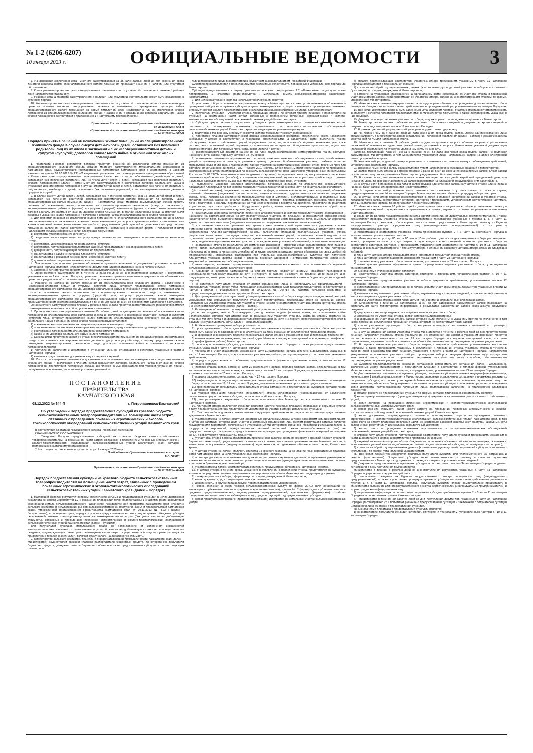№ 1-2 (6206-6207)
10 января 2023 г.
ОФИЦИАЛЬНЫЕ ВЕДОМОСТИ
3
7. На основании заключения орган местного самоуправления за 45 календарных дней до дня окончания срока действия договора найма специализированного жилого помещения принимает решение о наличии или отсутствии обстоятельств.
8. Копия решения органа местного самоуправления о наличии или отсутствии обстоятельств в течение 5 рабочих дней направляется гражданину.
9. Решение органа местного самоуправления о наличии или отсутствии обстоятельств может быть обжаловано в судебном порядке.
10. Решение органа местного самоуправления о наличии или отсутствии обстоятельств является основанием для принятия органом местного самоуправления решения о заключении с гражданином договора найма специализированного жилого помещения на новый пятилетний срок неоднократно или об исключении жилого помещения из специализированного жилищного фонда и заключении с гражданином договора социального найма жилого помещения в соответствии с приложением 1 к настоящему постановлению.».
Приложение 2 к постановлению Правительства Камчатского края
от 08.12.2022 № 643-П
«Приложение 4 к постановлению Правительства Камчатского края
от 24.12.2012 № 587-П
Порядок принятия решений об исключении жилых помещений из специализированного жилищного фонда в случае смерти детей-сирот и детей, оставшихся без попечения родителей, лиц из их числа и заключении с их несовершеннолетними детьми и супругом (супругой) договоров социального найма в отношении этих жилых помещений
1. Настоящий Порядок регулирует вопросы принятия решений об исключении жилого помещения из специализированного жилищного фонда органов местного самоуправления муниципального образования в Камчатском крае, осуществляющих государственные полномочия Камчатского края в соответствии с Законом Камчатского края от 09.10.2012 № 135 «О наделении органов местного самоуправления муниципальных образований в Камчатском крае государственными полномочиями Камчатского края по обеспечению детей-сирот и детей, оставшихся без попечения родителей, лиц из числа детей-сирот и детей, оставшихся без попечения родителей, жилыми помещениями» (далее – орган местного самоуправления) и заключения договора социального найма в отношении данного жилого помещения в случае смерти детей-сирот и детей, оставшихся без попечения родителей, лиц из числа детей-сирот и детей, оставшихся без попечения родителей, с их несовершеннолетними детьми и супругом (супругой).
2. В случае смерти детей-сирот и детей, оставшихся без попечения родителей, лиц из числа детей-сирот и детей, оставшихся без попечения родителей, являвшихся нанимателями жилого помещения по договору найма специализированных жилых помещений (далее – наниматель), орган местного самоуправления обязан принять решение об исключении жилого помещения из специализированного жилищного фонда и заключить с несовершеннолетним ребенком (детьми) и супругом (супругой) нанимателя (далее – члены семьи нанимателя) договор социального найма в отношении данного жилого помещения, в случае, если члены семьи нанимателя были вселены в указанное жилое помещение и включены в договор найма специализированного жилого помещения.
3. Для принятия решения об исключении жилого помещения из специализированного жилищного фонда в случае смерти нанимателя и заключения с членами семьи нанимателя договоров социального найма в отношении этих жилых помещений члены семьи нанимателя (либо их представитель, действующий по доверенности) представляют письменное заявление (далее соответственно – заявители, заявление) в свободной форме и подлинники и (или) надлежащим образом заверенные копии следующих документов:
1) документа, удостоверяющего личность;
2) свидетельства о смерти лица, которому предоставлено жилое помещение специализированного жилищного фонда;
3) документов, удостоверяющих личность супруга (супруги);
4) документов, подтверждающих полномочия законных представителей несовершеннолетних детей;
5) доверенности, подтверждающей полномочия представителя;
6) свидетельства о заключении брака для супруга (супруги);
7) свидетельства о рождении ребенка (для несовершеннолетних детей);
8) договора найма специализированного жилого помещения.
4. Основанием для принятия решения об отказе в принятии заявления и документов, указанных в части 3 настоящего Порядка, является непредставление документов или представление их не в полном объеме.
5. Заявление регистрируется органом местного самоуправления в день его подачи.
6. Орган местного самоуправления в течение 3 рабочих дней со дня поступления заявления и документов, указанных в части 3 настоящего Порядка, принимает решение о принятии заявления и документов или об отказе в их принятии и уведомляет об этом заявителя способом, указанным в заявлении.
7. Решение об исключении жилого помещения из специализированного жилищного фонда и заключении с несовершеннолетними детьми и супругом (супругой) лица, которому предоставлено жилое помещение специализированного жилищного фонда, договора социального найма в отношении этого жилого помещения или об отказе в исключении жилого помещения из специализированного жилищного фонда и заключении с несовершеннолетними детьми и супругом (супругой) лица, которому предоставлено жилое помещение специализированного жилищного фонда, договора социального найма в отношении этого жилого помещения принимается органом местного самоуправления в течение 30 рабочих дней со дня принятия заявления и документов.
Орган местного самоуправления в течение 2 рабочих дней с даты принятия соответствующего решения уведомляет о таком решении заявителя способом, указанным в заявлении.
8. Органом местного самоуправления в течение 10 рабочих дней со дня принятия решения об исключении жилого помещения из специализированного жилищного фонда и заключении с несовершеннолетними детьми и супругом (супругой) лица, которому предоставлено жилое помещение специализированного жилищного фонда, договора социального найма в отношении этого жилого помещения осуществляется:
1) исключение жилого помещения из специализированного жилищного фонда;
2) отнесение жилого помещения к категории жилого помещения, предоставляемого по договору социального найма;
3) расторжение договора найма специализированного жилого помещения;
4) заключение договора социального найма жилого помещения.
9. Основаниями принятия решения об отказе в исключении жилого помещения из специализированного жилищного фонда и заключении с несовершеннолетними детьми и супругом (супругой) лица, которому предоставлено жилое помещение специализированного жилищного фонда, договора социального найма в отношении этого жилого помещения являются:
1) поступление заявления и документов в отношении лиц, не относящихся к категории, указанных в части 2 настоящего Порядка;
2) наличие в представленных документах недостоверных сведений.
10. Отказ в рассмотрении заявления и документов и в исключении жилого помещения из специализированного жилищного фонда и заключении с членами семьи нанимателя договора социального найма в отношении жилого помещения не препятствует повторному обращению членов семьи нанимателя при условии устранения причин, послуживших основанием для принятия указанных решений.».
ПОСТАНОВЛЕНИЕ
ПРАВИТЕЛЬСТВА
КАМЧАТСКОГО КРАЯ
08.12.2022 № 644-П г. Петропавловск-Камчатский
Об утверждении Порядка предоставления субсидий из краевого бюджета сельскохозяйственным товаропроизводителям на возмещение части затрат, связанных с проведением почвенных агрохимических и эколого-токсикологических обследований сельскохозяйственных угодий Камчатского края
В соответствии со статьей 78 Бюджетного кодекса Российской Федерации
ПРАВИТЕЛЬСТВО ПОСТАНОВЛЯЕТ:
1. Утвердить Порядок предоставления субсидий из краевого бюджета сельскохозяйственным товаропроизводителям на возмещение части затрат, связанных с проведением почвенных агрохимических и эколого-токсикологических обследований сельскохозяйственных угодий Камчатского края, согласно приложению к настоящему постановлению.
2. Настоящее постановление вступает в силу с 1 января 2023 года.
Председатель Правительства Камчатского края
Е.А. Чекин
Приложение к постановлению Правительства Камчатского края
от 08.12.2022 № 644-П
Порядок предоставления субсидий из краевого бюджета сельскохозяйственным товаропроизводителям на возмещение части затрат, связанных с проведением почвенных агрохимических и эколого-токсикологических обследований сельскохозяйственных угодий Камчатского края (далее – Порядок)
1. Настоящий Порядок регулирует вопросы определения объема и предоставления субсидий в целях достижения результата основного мероприятия 1.2 «Повышение плодородия почв» подпрограммы 1 «Развитие растениеводства и мелиорации земель сельскохозяйственного назначения» государственной программы Камчатского края «Развитие сельского хозяйства и регулирование рынков сельскохозяйственной продукции, сырья и продовольствия Камчатского края», утвержденной постановлением Правительства Камчатского края от 29.11.2013 № 523-П (далее – Госпрограмма), и определяет цели, порядок и условия предоставления за счет средств краевого бюджета субсидии сельскохозяйственным товаропроизводителям на возмещение части затрат (без учета налога на добавленную стоимость), связанных с проведением почвенных агрохимических и эколого-токсикологических обследований сельскохозяйственных угодий Камчатского края (далее – субсидия).
Для получателей субсидии, использующих право на освобождение от исполнения обязанностей налогоплательщика, связанных с исчислением и уплатой налога на добавленную стоимость, и предоставивших сведения, подтверждающие такое право, возмещение части затрат осуществляется исходя из суммы расходов на приобретение товаров (работ, услуг), включая сумму налога на добавленную стоимость.
2. Министерство сельского хозяйства, пищевой и перерабатывающей промышленности Камчатского края (далее – Министерство) осуществляет функции главного распорядителя бюджетных средств, до которого как получателя бюджетных средств, доведены лимиты бюджетных обязательств на предоставление субсидии в соответствующем финансовом
году и плановом периоде в соответствии с бюджетным законодательством Российской Федерации.
Субсидия предоставляется в пределах лимитов бюджетных обязательств, доведенных в установленном порядке до Министерства.
Субсидия предоставляется в период реализации основного мероприятия 1.2 «Повышение плодородия почв» подпрограммы 1 «Развитие растениеводства и мелиорации земель сельскохозяйственного назначения» Госпрограммы.
3. Для целей настоящего Порядка используются следующие понятия:
1) участники отбора – заявители, направившие заявку в Министерство, в сроки, установленные в объявлении о проведении отбора на получение субсидии в целях возмещения части затрат, связанных с проведением почвенных агрохимических и эколого-токсикологических обследований сельскохозяйственных угодий Камчатского края;
2) получатели субсидии – участники отбора, прошедшие отбор и по которым принято решение о предоставлении субсидии на возмещение части затрат, связанных с проведением почвенных агрохимических и эколого-токсикологических обследований сельскохозяйственных угодий Камчатского края.
4. Субсидия предоставляется получателям субсидии в целях возмещения части фактически понесенных затрат, связанных с проведением почвенных агрохимических и эколого-токсикологических обследований сельскохозяйственных угодий Камчатского края по следующим направлениям расходов:
1) подготовка к почвенному агрохимическому и эколого-токсикологическому обследованию:
а) подготовка планово-картографической основы землепользования хозяйства; определение места нахождения земельных участков в соответствии с границами, определенными на кадастровой карте; выделение границ обследуемых сельскохозяйственных угодий; определение типов, подтипов почв обследуемых земельных участков в соответствии с почвенной картой; изучение и систематизация материалов обследования прошлых лет, подготовка снаряжения (тара для почвенных проб, буры, совки, лопаты и другое);
б) рекогносцировочный осмотр и нанесение на план внутрихозяйственного землеустройства границ контуров, нанесение сетки элементарных участков и их нумерация;
2) проведение почвенного агрохимического и эколого-токсикологического обследования сельскохозяйственных угодий – ориентировка в поле для уточнения границ отдельно обрабатываемых участков; разбивка поля на маршрутные ходы и уточнение границ элементарных участков на картографической основе; отбор точечных проб для составления объединенной пробы (ГОСТ Р 58595-2019 «Почвы. Отбор проб», методические указания по проведению комплексного мониторинга плодородия почв земель сельскохозяйственного назначения, утвержденные Минсельхозом России от 24.09.2003); заполнение полевого дневника (журнала), оформление этикеток; высушивание и пересылка почвенных проб в пакеты (коробки); составление сопроводительной ведомости и упаковка проб в тару, с учетом накладных расходов (горюче-смазочные материалы, тара для почвенных проб, этикетки);
3) выполнение массовых анализов (исследований) почвенных образцов по определению агрохимических показателей плодородия почв и эколого-токсикологических показателей безопасности почв: актуальная кислотность
(pH солевой вытяжки), подвижные формы калия и фосфора, органическое вещество, азот нитратный, обменный аммоний, обменные (подвижные) формы кальция, магния и алюминия, гидролитическая кислотность, подвижные формы серы, подвижных соединений микроэлементов: бор и молибден, кислоторастворимые и подвижные соли металлов: железо, марганец, кобальт, кадмий, цинк, медь, свинец – приемка, регистрация, разборка проб; размол почв и подготовка к анализу; перемещение контейнеров с пробами в весовую лабораторию, приготовление реактивов и растворов, подготовка приборов и оборудования к работе, взятие навесок, проведение анализов, обработка и занесение результатов анализов в журнал (ведомость);
4) камеральная обработка материалов почвенного агрохимического и эколого-токсикологического обследования – нанесение на картографическую основу паспортизуемых участков, их площадей и показателей агрохимической характеристики почв, вычисление площадей по элементам агрохимических показателей почв, камеральная обработка данных по тяжелым металлам (подготовка заключения по содержанию тяжелых металлов в почвах);
5) составление авторского оригинала картограмм и изготовление копий картограмм по содержанию в почве обменного калия; подвижного фосфора, подвижного железа и микроэлементов, картограмма кислотности почв – корректировка планово-картографической основы, вычисление площадей паспортизуемых участков, увязка результатов вычисления с площадью контуров сельскохозяйственных угодий; составление сводной ведомости по отдельным полям, участкам, систематизация данных агрохимических анализов почв; нанесение показателей на оттиск, выделение агрохимических контуров, их окраска, нанесение условных обозначений; составление экспликации;
6) составление отчета по результатам агрохимических изысканий – агрохимическая характеристика почв пашни и других видов сельскохозяйственных угодий; анализ изменений агрохимических свойств почв при повторном обследовании в связи с применением удобрений и других средств химизации; научно обоснованные дозы удобрений (микроудобрений), известковых материалов под отдельные сельскохозяйственные культуры для получения планируемых урожаев; формы, сроки и способы внесения удобрений и химических мелиорантов; заполнение ведомостей агрохимического обследования почв;
7) иные затраты, связанные с проведением почвенных агрохимических и эколого-токсикологических обследований сельскохозяйственных угодий Камчатского края.
5. Сведения о субсидии размещаются на едином портале бюджетной системы Российской Федерации в информационно-телекоммуникационной сети «Интернет» в разделе «Бюджет» не позднее 15-го рабочего дня, следующего за днем принятия закона о бюджете (закона о внесении изменений в закон о бюджете) (далее – единый портал).
6. К категории получателя субсидии относятся юридические лица и индивидуальные предприниматели – производители товаров, работ, услуг, являющиеся сельскохозяйственными товаропроизводителями в соответствии с частью 1 статьи 3 Федерального закона от 29.12.2006 № 264-ФЗ «О развитии сельского хозяйства» и осуществляющие деятельность на территории Камчатского края.
7. Для проведения отбора получателей субсидии применяется способ отбора в виде запроса предложений, который указывается при определении получателя субсидии Министерством, проводящим отбор на основании заявок, направленных участниками отбора для участия в отборе исходя из соответствия участника отбора критериям отбора и очередности поступления заявок (далее – заявки).
8. Размещение объявления о проведении отбора осуществляется Министерством в течение текущего финансового года, но не позднее, чем за 3 календарных дня до начала подачи (приема) заявок, на официальном сайте исполнительных органов Камчатского края (с размещением указателя страницы сайта на едином портале) на странице Министерства в информационно-телекоммуникационной сети «Интернет» https://www.kamgov.ru/minselhoz в разделе «Текущая деятельность» (далее – официальный сайт).
9. В объявлении о проведении отбора указываются:
1) сроки проведения отбора, дата начала подачи или окончания приема заявок участников отбора, которая не может быть ранее 10-го календарного дня, следующего за днем размещения объявления о проведении отбора;
2) информация о возможности проведения нескольких этапов отбора с указанием сроков и порядка их проведения;
3) наименование, место нахождения, почтовый адрес Министерства, адрес электронной почты, номера телефонов;
4) график (режим работы) Министерства;
5) цели предоставления субсидии, указанные в части 4 настоящего Порядка, а также результат предоставления субсидии, указанный в части 47 настоящего Порядка;
6) требования к участникам отбора, указанные в части 11 настоящего Порядка, и перечень документов, указанный в части 12 настоящего Порядка, представляемых участниками отбора для подтверждения их соответствия указанным требованиям;
7) порядок подачи заявок и требования, предъявляемые к форме и содержанию заявок, согласно части 12 настоящего Порядка;
8) порядок отзыва заявок, согласно части 22 настоящего Порядка, порядок возврата заявок, определяющий в том числе основания для возврата заявок, в соответствии с частью 31 настоящего Порядка, порядок внесения изменений в заявки, согласно части 20 настоящего Порядка;
9) правила рассмотрения заявок, согласно части 28 настоящего Порядка;
10) информация о порядке предоставления участникам отбора разъяснений положений объявления о проведении отбора, согласно частям 18, 19 настоящего Порядка, дате начала и окончания срока такого предоставления;
11) срок подписания победителем (победителями) отбора соглашения о предоставлении субсидии, согласно части 43 настоящего Порядка;
12) условия признания победителя (победителей) отбора уклонившимся (уклонившимися) от заключения соглашения о предоставлении субсидии, согласно части 44 настоящего Порядка;
13) дата размещения результатов отбора на официальном сайте Министерства, в соответствии с частью 30 настоящего Порядка.
10. Критерием отбора получателя субсидии является наличие посевных площадей пропашных и кормовых культур в году, предшествующем году представления документов на участие в отборе и получение субсидии.
11. Участник отбора должен соответствовать следующим требованиям на первое число месяца представления документов в Министерство:
1) участник отбора не должен являться иностранным юридическим лицом, а также российским юридическим лицом, в уставном капитале которого доля участия иностранных юридических лиц, местом регистрации которых является государство или территория, включенные в утвержденный Министерством финансов Российской Федерации перечень государств и территорий, предоставляющих льготный налоговый режим налогообложения и (или) не предусматривающих раскрытия и предоставления информации при проведении финансовых операций (офшорные зоны), в совокупности превышает 50 процентов;
2) у участника отбора должна отсутствовать просроченная задолженность по возврату в краевой бюджет субсидий, бюджетных инвестиций, предоставленных в том числе в соответствии с иными правовыми актами Камчатского края, а также иная просроченная (неурегулированная) задолженность по денежным обязательствам перед Камчатским краем;
3) участник отбора не должен получать средства из краевого бюджета на основании иных нормативных правовых актов Камчатского края на цели, установленные настоящим Порядком;
4) в реестре дисквалифицированных лиц должны отсутствовать сведения о дисквалифицированных руководителе, членах коллегиального исполнительного органа, лице, исполняющем функции единоличного исполнительного органа, или главном бухгалтере участника отбора;
5) участник отбора должен соответствовать категории, предусмотренной частью 6 настоящего Порядка.
12. Участник отбора в течение срока, указанного в объявлении о проведении отбора, представляет на бумажном носителе посредством почтового отправления или нарочным способом в Министерство следующие документы:
1) заявку на участие в отборе, оформленную по форме, утвержденной Министерством;
2) копию документа, удостоверяющего личность заявителя;
3) доверенность (в случае подачи документов представителем по доверенности);
4) копию сведений о сборе урожая сельскохозяйственных культур по форме 29-СХ (для организаций, не являющихся субъектами малого и среднего предпринимательства), форме № 2-фермер (для субъектов малого и среднего предпринимательства, индивидуальных предпринимателей, крестьянских (фермерских) хозяйств) федерального статистического наблюдения за год, предшествующий году предоставления субсидии;
5) копии правоустанавливающих (правоудостоверяющих) документов на земельные участки сельскохозяйственных угодий;
6) справку, подтверждающую соответствие участника отбора требованиям, указанным в части 11 настоящего Порядка (оформляется в произвольной форме);
7) согласие на обработку персональных данных (в отношении руководителей участников отборов и их главных бухгалтеров) по форме, утвержденной Министерством;
8) согласие на публикацию (размещение) на официальном сайте информации об участнике отбора, о подаваемой участником отбора заявке, иной информации об участнике отбора, связанной с соответствующим отбором, по форме, утвержденной Министерством.
13. Министерство в течение текущего финансового года вправе объявлять о проведении дополнительного отбора по мере необходимости, в соответствии с требованиями к проведению отбора, установленными настоящим Порядком.
14. Все копии документов должны быть заверены в установленном порядке. Участник отбора несет ответственность за полноту и качество подготовки предоставляемых в Министерство документов, а также достоверность указанных в них сведений.
15. Документы, предоставленные участником отбора, подлежат регистрации в день поступления в Министерство.
16. Министерство не вправе требовать от участника отбора иных сведений и документов, кроме сведений и документов, предусмотренных частью 12 настоящего Порядка.
17. В рамках одного отбора участник отбора вправе подать только одну заявку.
18. Не позднее чем за 5 рабочих дней до даты окончания срока подачи заявок, любое заинтересованное лицо вправе направить в Министерство запрос о разъяснении положений объявления (далее – запрос) с указанием адреса электронной почты для направления ответа.
19. Министерство в течение 3 рабочих дней со дня поступления запроса обязано направить разъяснения положений объявления на адрес электронной почты, указанный в запросе. Разъяснение указанной документации (положений объявления) по отбору не должно изменять ее (их) суть.
Запросы, поступившие позднее чем за 5 рабочих дней до даты окончания срока подачи заявок, не подлежат рассмотрению Министерством, о чем Министерство уведомляет лицо, направившее запрос на адрес электронной почты, указанный в запросе.
20. Участник отбора, подавший заявку, вправе внести изменения или отозвать заявку с соблюдением требований, установленных настоящим Порядком.
21. Внесение изменений в заявку осуществляется путем направления необходимых сведений в Министерство.
22. Заявка может быть отозвана в срок не позднее 2 рабочих дней до окончания срока приема заявок. Отзыв заявки осуществляется путем направления в Министерство уведомления об отзыве заявки.
23. В случае, если дата окончания приема заявок выпадает на выходной, нерабочий праздничный день или нерабочий день, то срок окончания приема заявок переносится на ближайший следующий за ним рабочий день.
24. В случае если в пределах срока подачи заявок подана единственная заявка на участие в отборе или не подано ни одной такой заявки, отбор признается несостоявшимся.
25. В случае если отбор признан несостоявшимся на основании отсутствия заявок, а также в случае, предусмотренном частью 44 настоящего Порядка, Министерство вправе объявить процедуру отбора повторно.
26. В случае если отбор признан несостоявшимся в связи с подачей единственной заявки и участник отбора, подавший такую заявку, соответствует категории, критерию и требованиям, установленным соответственно частями 6, 10 и 11 настоящего Порядка, то он признается победителем отбора.
27. Министерство в течение 10 рабочих дней с даты приема заявок на участие в отборе устанавливает полноту и достоверность сведений, содержащихся в прилагаемых к заявке документах, а также запрашивает в отношении участника отбора:
1) сведения из Единого государственного реестра юридических лиц (индивидуальных предпринимателей), и также осуществляет проверку участника отбора на соответствие требованиям, указанным в пунктах 1, 4, 5 части 11 настоящего Порядка. Участник отбора вправе самостоятельно предоставить в Министерство выписку из Единого государственного реестра юридических лиц (индивидуальных предпринимателей) и из реестра дисквалифицированных лиц;
2) информацию о соответствии участника отбора требованиям пунктов 2 и 3 части 11 настоящего Порядка в исполнительных органах Камчатского края.
28. Министерство в срок до 00 часов 00 минут 10-го рабочего дня после дня завершения отбора рассматривает заявки, проверяет на полноту и достоверность содержащихся в них сведений, проверяет участника отбора на соответствие категории, критерию и требованиям, установленным соответственно частями 6, 10 и 11 настоящего Порядка, и завершает рассмотрение и процедуру отбора в отношении каждого участника отбора одним из следующих действий:
1) признает участника отбора прошедшим отбор (определяет победителя (победителей) отбора);
2) признает отбор несостоявшимся по основаниям, указанным в части 24 настоящего Порядка;
3) отклоняет заявку участника отбора по основаниям, указанным в части 29 настоящего Порядка.
Соответствующее решение оформляется путем формирования перечня участников отбора, утверждаемого Министерством.
29. Основаниями отклонения заявки являются:
1) несоответствие участника отбора категории, критерию и требованиям, установленным частями 6, 10 и 11 настоящего Порядка;
2) несоответствие представленных участником отбора документов требованиям, установленным частью 12 настоящего Порядка;
3) непредставление или представление не в полном объеме участником отбора документов, указанных в части 12 настоящего Порядка;
4) наличие в представленных участником отбора документах недостоверных сведений, в том числе информации о месте нахождения и адресе участника отбора;
5) подача участником отбора заявки после даты и (или) времени, определенных для подачи заявок.
30. Министерство в течение 14 календарных дней со дня завершения рассмотрения заявок размещает на официальном сайте Министерства информацию о результатах рассмотрения заявок, включающую следующие сведения:
1) дату, время и место проведения рассмотрения заявок на участие в отборе;
2) информацию об участниках отбора, заявки которых были рассмотрены;
3) информацию об участниках отбора, заявки которых были отклонены, с указанием причин их отклонения, в том числе положений объявления о проведении отбора, которым не соответствуют такие заявки;
4) список участников, прошедших отбор, с которыми планируется заключение соглашений и о размерах предоставляемой субсидии.
31. В случае отклонения заявки участника отбора Министерство в течение 5 рабочих дней со дня принятия такого решения направляет участнику отбора уведомление об отклонении его заявки с указанием оснований принятия такого решения в соответствии с частью 29 настоящего Порядка, посредством электронной связи, почтовым отправлением, нарочным способом или иным способом, обеспечивающим подтверждение получения уведомления.
32. В случае соответствия участника отбора категории, критерию и требованиям, установленным настоящим Порядком, а также требованиям, указанным в объявлении о проведении отбора, участнику отбора в течение 5 рабочих дней с момента принятия решения, указанного в пункте 1 части 28 настоящего Порядка, направляется уведомление о признании участника отбора, прошедшим отбор в текущем финансовом году посредством электронной связи, почтового отправления, нарочным способом или иным способом, обеспечивающим подтверждение получения уведомления.
33. Субсидии предоставляются на основании соглашения, дополнительного соглашения (далее – Соглашение), заключенных между Министерством и получателем субсидии в соответствии с типовой формой, утвержденной Министерством финансов Камчатского края, в порядке и сроки, установленные частью 43 настоящего Порядка.
34. Для заключения соглашения и получения субсидии, получатель субсидии в течение текущего финансового года, но не позднее 1 декабря предоставляет в Министерство заявление о заключении соглашения и платежных реквизитах получателя субсидии, по форме, утвержденной Министерством (в случае если заявление подписывает лицо, не имеющее право действовать без доверенности от имени получателя субсидии, к заявлению прилагается заверенная копия документа, подтверждающего полномочия лица, подписавшего заявление), с приложением следующих документов:
1) справки-расчета на предоставление субсидии по форме, согласно приложению к настоящему Порядку;
2) копии правоустанавливающих (правоудостоверяющих) документов на земельные участки сельскохозяйственных угодий;
3) копии договора на проведение почвенных агрохимических и эколого-токсикологических обследований сельскохозяйственных угодий Камчатского края;
4) копии расчета стоимости работ (смету затрат) на проведение почвенных агрохимических и эколого-токсикологических обследований сельскохозяйственных угодий Камчатского края;
5) копии документов, подтверждающих фактически произведенные затраты на проведение почвенных агрохимических и эколого-токсикологических обследований сельскохозяйственных угодий Камчатского края, в том числе счета на оплату, платежные поручения и/или чек контрольно-кассовой машины, счет-фактуры, накладные, акты выполненных работ и/или универсальный передаточный документ;
6) копии отчета о проведении почвенных агрохимических и эколого-токсикологических обследований сельскохозяйственных угодий Камчатского края;
7) справки получателя субсидии, подтверждающей соответствие получателя субсидии требованиям, указанным в части 11 настоящего Порядка (оформляется в произвольной форме);
8) сведений из налогового органа об освобождении от исполнения обязанностей налогоплательщика, связанных с исчислением и уплатой налога на добавленную стоимость (для получателей субсидии, использующих такое право);
9) согласия на обработку персональных данных (в отношении руководителей получателей субсидии и их главных бухгалтеров), по форме, установленной Министерством.
35. Все копии документов заверяются подписью получателя субсидии или уполномоченного им сотрудника и печатью (при наличии). Получатель субсидии несет ответственность за полноту и качество подготовки предоставляемых в Министерство документов, а также достоверность указанных в них сведений.
36. Документы, представленные получателем субсидии в соответствии с частью 34 настоящего Порядка, подлежат регистрации в день поступления в Министерство.
Министерство в течение 5 рабочих дней со дня поступления документов, указанных в части 34 настоящего Порядка, осуществляет следующие действия:
1) запрашивает сведения из Единого государственного реестра юридических лиц (индивидуальных предпринимателей), и также осуществляет проверку получателя субсидии на соответствие требованиям, указанным в пунктах 1, 4, 5 части 11 настоящего Порядка. Получатель субсидии вправе самостоятельно предоставить в Министерство выписку из Единого государственного реестра юридических лиц (индивидуальных предпринимателей) и из реестра дисквалифицированных лиц;
2) запрашивает информацию о соответствии получателя субсидии требованиям пунктов 2 и 3 части 11 настоящего Порядка в исполнительных органах Камчатского края.
37. Министерство в течение 20 рабочих дней со дня поступления документов, указанных в части 34 настоящего Порядка, рассматривает их и принимает решение о предоставлении субсидии и заключении с получателем субсидии Соглашения либо об отказе в предоставлении субсидии.
38. Основаниями для отказа в предоставлении субсидии являются:
1) несоответствие получателя субсидии категории, критерию и требованиям, установленным частями 6, 10 и 11 настоящего Порядка;